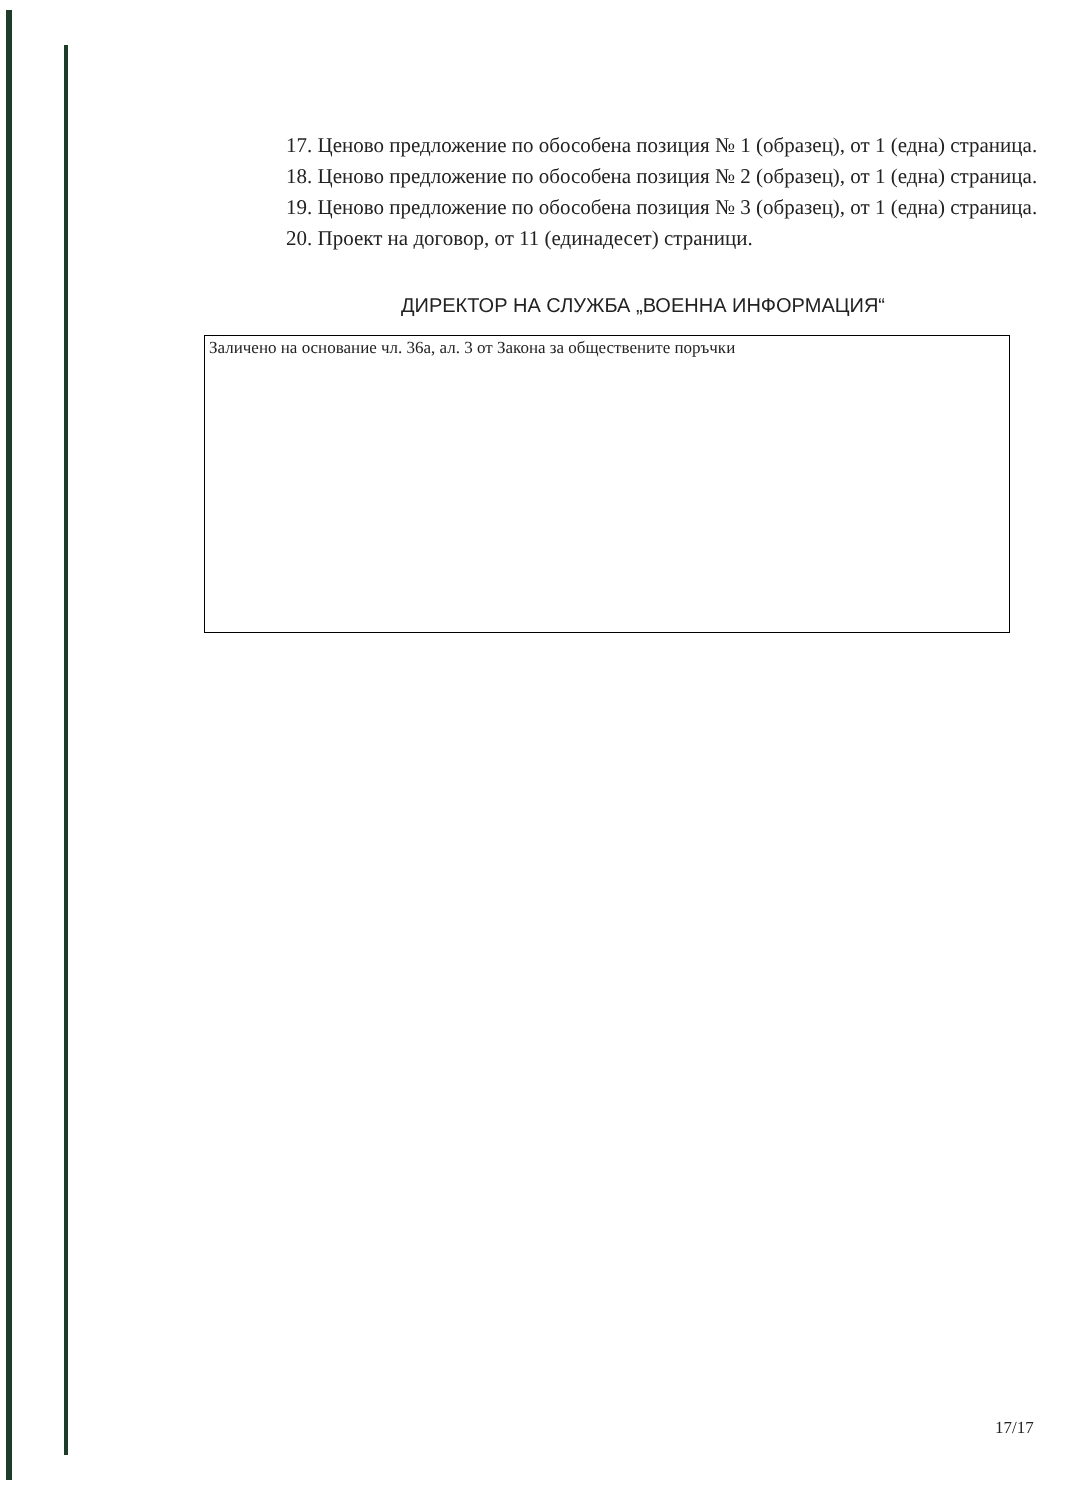17. Ценово предложение по обособена позиция № 1 (образец), от 1 (една) страница.
18. Ценово предложение по обособена позиция № 2 (образец), от 1 (една) страница.
19. Ценово предложение по обособена позиция № 3 (образец), от 1 (една) страница.
20. Проект на договор, от 11 (единадесет) страници.
ДИРЕКТОР НА СЛУЖБА „ВОЕННА ИНФОРМАЦИЯ“
Заличено на основание чл. 36а, ал. 3 от Закона за обществените поръчки
17/17